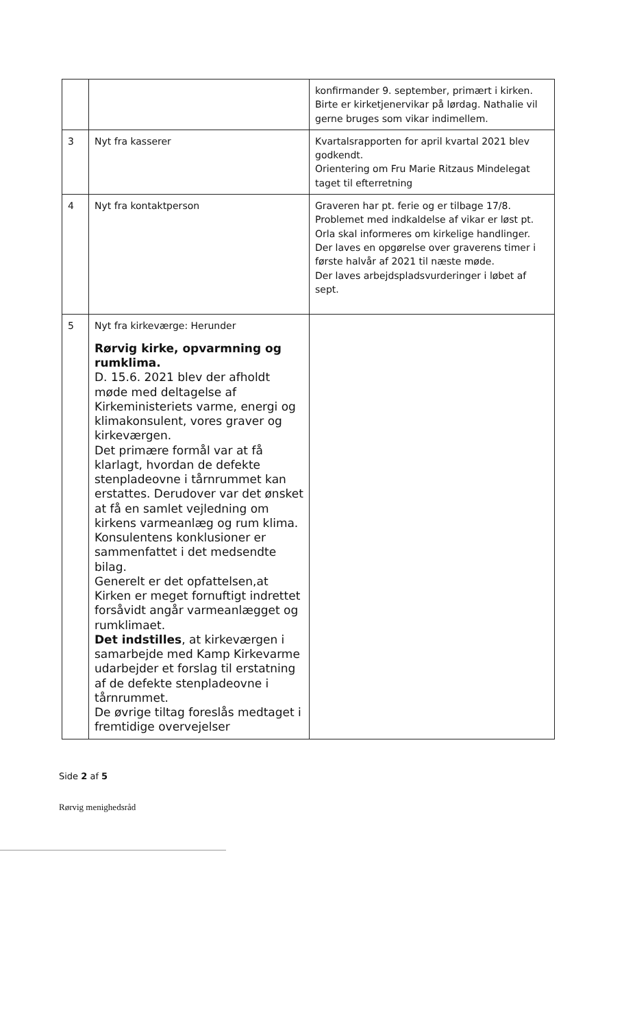| | | konfirmander 9. september, primært i kirken. Birte er kirketjenervikar på lørdag. Nathalie vil gerne bruges som vikar indimellem. |
| 3 | Nyt fra kasserer | Kvartalsrapporten for april kvartal 2021 blev godkendt. Orientering om Fru Marie Ritzaus Mindelegat taget til efterretning |
| 4 | Nyt fra kontaktperson | Graveren har pt. ferie og er tilbage 17/8. Problemet med indkaldelse af vikar er løst pt. Orla skal informeres om kirkelige handlinger. Der laves en opgørelse over graverens timer i første halvår af 2021 til næste møde. Der laves arbejdspladsvurderinger i løbet af sept. |
| 5 | Nyt fra kirkeværge: Herunder Rørvig kirke, opvarmning og rumklima. D. 15.6. 2021 blev der afholdt møde med deltagelse af Kirkeministeriets varme, energi og klimakonsulent, vores graver og kirkeværgen. Det primære formål var at få klarlagt, hvordan de defekte stenpladeovne i tårnrummet kan erstattes. Derudover var det ønsket at få en samlet vejledning om kirkens varmeanlæg og rum klima. Konsulentens konklusioner er sammenfattet i det medsendte bilag. Generelt er det opfattelsen,at Kirken er meget fornuftigt indrettet forsåvidt angår varmeanlægget og rumklimaet. Det indstilles , at kirkeværgen i samarbejde med Kamp Kirkevarme udarbejder et forslag til erstatning af de defekte stenpladeovne i tårnrummet. De øvrige tiltag foreslås medtaget i fremtidige overvejelser | |
Side 2 af 5
Rørvig menighedsråd